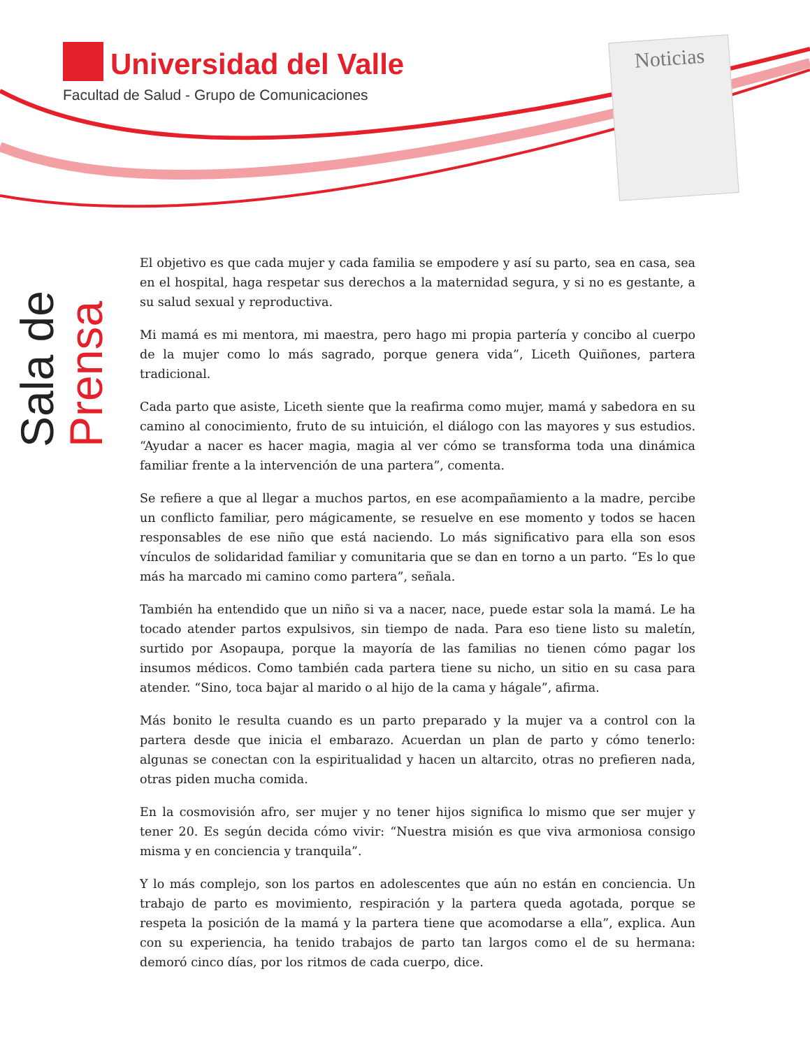Universidad del Valle
Facultad de Salud - Grupo de Comunicaciones
Noticias
Sala de Prensa
El objetivo es que cada mujer y cada familia se empodere y así su parto, sea en casa, sea en el hospital, haga respetar sus derechos a la maternidad segura, y si no es gestante, a su salud sexual y reproductiva.
Mi mamá es mi mentora, mi maestra, pero hago mi propia partería y concibo al cuerpo de la mujer como lo más sagrado, porque genera vida”, Liceth Quiñones, partera tradicional.
Cada parto que asiste, Liceth siente que la reafirma como mujer, mamá y sabedora en su camino al conocimiento, fruto de su intuición, el diálogo con las mayores y sus estudios. “Ayudar a nacer es hacer magia, magia al ver cómo se transforma toda una dinámica familiar frente a la intervención de una partera”, comenta.
Se refiere a que al llegar a muchos partos, en ese acompañamiento a la madre, percibe un conflicto familiar, pero mágicamente, se resuelve en ese momento y todos se hacen responsables de ese niño que está naciendo. Lo más significativo para ella son esos vínculos de solidaridad familiar y comunitaria que se dan en torno a un parto. “Es lo que más ha marcado mi camino como partera”, señala.
También ha entendido que un niño si va a nacer, nace, puede estar sola la mamá. Le ha tocado atender partos expulsivos, sin tiempo de nada. Para eso tiene listo su maletín, surtido por Asopaupa, porque la mayoría de las familias no tienen cómo pagar los insumos médicos. Como también cada partera tiene su nicho, un sitio en su casa para atender. “Sino, toca bajar al marido o al hijo de la cama y hágale”, afirma.
Más bonito le resulta cuando es un parto preparado y la mujer va a control con la partera desde que inicia el embarazo. Acuerdan un plan de parto y cómo tenerlo: algunas se conectan con la espiritualidad y hacen un altarcito, otras no prefieren nada, otras piden mucha comida.
En la cosmovisión afro, ser mujer y no tener hijos significa lo mismo que ser mujer y tener 20. Es según decida cómo vivir: “Nuestra misión es que viva armoniosa consigo misma y en conciencia y tranquila”.
Y lo más complejo, son los partos en adolescentes que aún no están en conciencia. Un trabajo de parto es movimiento, respiración y la partera queda agotada, porque se respeta la posición de la mamá y la partera tiene que acomodarse a ella”, explica. Aun con su experiencia, ha tenido trabajos de parto tan largos como el de su hermana: demoró cinco días, por los ritmos de cada cuerpo, dice.